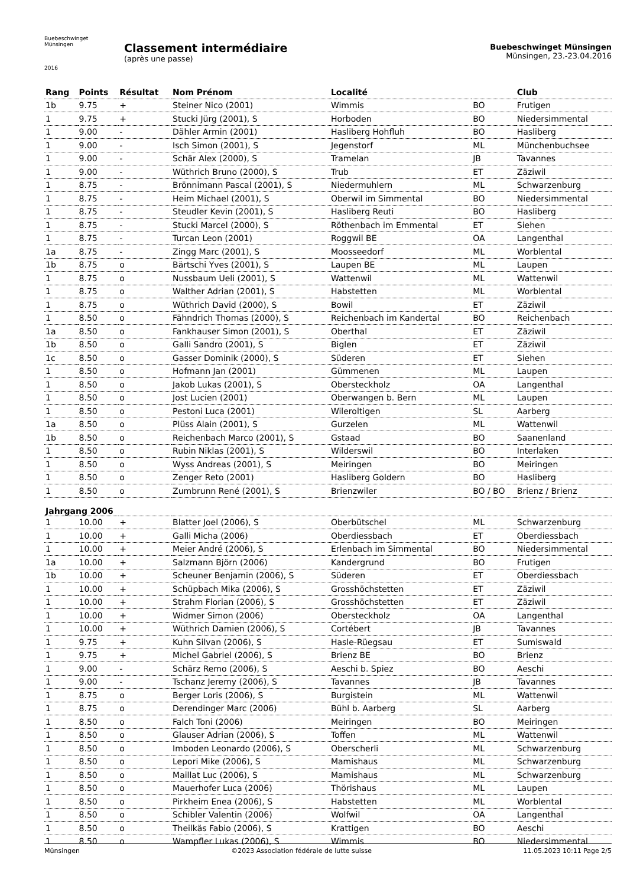Buebeschwinget Münsingen
2016
Classement intermédiaire
(après une passe)
Buebeschwinget Münsingen
Münsingen, 23.-23.04.2016
| Rang | Points | Résultat | Nom Prénom | Localité | | Club |
| --- | --- | --- | --- | --- | --- | --- |
| 1b | 9.75 | + | Steiner Nico (2001) | Wimmis | BO | Frutigen |
| 1 | 9.75 | + | Stucki Jürg (2001), S | Horboden | BO | Niedersimmental |
| 1 | 9.00 | - | Dähler Armin (2001) | Hasliberg Hohfluh | BO | Hasliberg |
| 1 | 9.00 | - | Isch Simon (2001), S | Jegenstorf | ML | Münchenbuchsee |
| 1 | 9.00 | - | Schär Alex (2000), S | Tramelan | JB | Tavannes |
| 1 | 9.00 | - | Wüthrich Bruno (2000), S | Trub | ET | Zäziwil |
| 1 | 8.75 | - | Brönnimann Pascal (2001), S | Niedermuhlern | ML | Schwarzenburg |
| 1 | 8.75 | - | Heim Michael (2001), S | Oberwil im Simmental | BO | Niedersimmental |
| 1 | 8.75 | - | Steudler Kevin (2001), S | Hasliberg Reuti | BO | Hasliberg |
| 1 | 8.75 | - | Stucki Marcel (2000), S | Röthenbach im Emmental | ET | Siehen |
| 1 | 8.75 | - | Turcan Leon (2001) | Roggwil BE | OA | Langenthal |
| 1a | 8.75 | - | Zingg Marc (2001), S | Moosseedorf | ML | Worblental |
| 1b | 8.75 | o | Bärtschi Yves (2001), S | Laupen BE | ML | Laupen |
| 1 | 8.75 | o | Nussbaum Ueli (2001), S | Wattenwil | ML | Wattenwil |
| 1 | 8.75 | o | Walther Adrian (2001), S | Habstetten | ML | Worblental |
| 1 | 8.75 | o | Wüthrich David (2000), S | Bowil | ET | Zäziwil |
| 1 | 8.50 | o | Fähndrich Thomas (2000), S | Reichenbach im Kandertal | BO | Reichenbach |
| 1a | 8.50 | o | Fankhauser Simon (2001), S | Oberthal | ET | Zäziwil |
| 1b | 8.50 | o | Galli Sandro (2001), S | Biglen | ET | Zäziwil |
| 1c | 8.50 | o | Gasser Dominik (2000), S | Süderen | ET | Siehen |
| 1 | 8.50 | o | Hofmann Jan (2001) | Gümmenen | ML | Laupen |
| 1 | 8.50 | o | Jakob Lukas (2001), S | Obersteckholz | OA | Langenthal |
| 1 | 8.50 | o | Jost Lucien (2001) | Oberwangen b. Bern | ML | Laupen |
| 1 | 8.50 | o | Pestoni Luca (2001) | Wileroltigen | SL | Aarberg |
| 1a | 8.50 | o | Plüss Alain (2001), S | Gurzelen | ML | Wattenwil |
| 1b | 8.50 | o | Reichenbach Marco (2001), S | Gstaad | BO | Saanenland |
| 1 | 8.50 | o | Rubin Niklas (2001), S | Wilderswil | BO | Interlaken |
| 1 | 8.50 | o | Wyss Andreas (2001), S | Meiringen | BO | Meiringen |
| 1 | 8.50 | o | Zenger Reto (2001) | Hasliberg Goldern | BO | Hasliberg |
| 1 | 8.50 | o | Zumbrunn René (2001), S | Brienzwiler | BO / BO | Brienz / Brienz |
| Jahrgang 2006 | | | | | | |
| 1 | 10.00 | + | Blatter Joel (2006), S | Oberbütschel | ML | Schwarzenburg |
| 1 | 10.00 | + | Galli Micha (2006) | Oberdiessbach | ET | Oberdiessbach |
| 1 | 10.00 | + | Meier André (2006), S | Erlenbach im Simmental | BO | Niedersimmental |
| 1a | 10.00 | + | Salzmann Björn (2006) | Kandergrund | BO | Frutigen |
| 1b | 10.00 | + | Scheuner Benjamin (2006), S | Süderen | ET | Oberdiessbach |
| 1 | 10.00 | + | Schüpbach Mika (2006), S | Grosshöchstetten | ET | Zäziwil |
| 1 | 10.00 | + | Strahm Florian (2006), S | Grosshöchstetten | ET | Zäziwil |
| 1 | 10.00 | + | Widmer Simon (2006) | Obersteckholz | OA | Langenthal |
| 1 | 10.00 | + | Wüthrich Damien (2006), S | Cortébert | JB | Tavannes |
| 1 | 9.75 | + | Kuhn Silvan (2006), S | Hasle-Rüegsau | ET | Sumiswald |
| 1 | 9.75 | + | Michel Gabriel (2006), S | Brienz BE | BO | Brienz |
| 1 | 9.00 | - | Schärz Remo (2006), S | Aeschi b. Spiez | BO | Aeschi |
| 1 | 9.00 | - | Tschanz Jeremy (2006), S | Tavannes | JB | Tavannes |
| 1 | 8.75 | o | Berger Loris (2006), S | Burgistein | ML | Wattenwil |
| 1 | 8.75 | o | Derendinger Marc (2006) | Bühl b. Aarberg | SL | Aarberg |
| 1 | 8.50 | o | Falch Toni (2006) | Meiringen | BO | Meiringen |
| 1 | 8.50 | o | Glauser Adrian (2006), S | Toffen | ML | Wattenwil |
| 1 | 8.50 | o | Imboden Leonardo (2006), S | Oberscherli | ML | Schwarzenburg |
| 1 | 8.50 | o | Lepori Mike (2006), S | Mamishaus | ML | Schwarzenburg |
| 1 | 8.50 | o | Maillat Luc (2006), S | Mamishaus | ML | Schwarzenburg |
| 1 | 8.50 | o | Mauerhofer Luca (2006) | Thörishaus | ML | Laupen |
| 1 | 8.50 | o | Pirkheim Enea (2006), S | Habstetten | ML | Worblental |
| 1 | 8.50 | o | Schibler Valentin (2006) | Wolfwil | OA | Langenthal |
| 1 | 8.50 | o | Theilkäs Fabio (2006), S | Krattigen | BO | Aeschi |
| 1 | 8.50 | o | Wampfler Lukas (2006), S | Wimmis | BO | Niedersimmental |
Münsingen ©2023 Association fédérale de lutte suisse 11.05.2023 10:11 Page 2/5